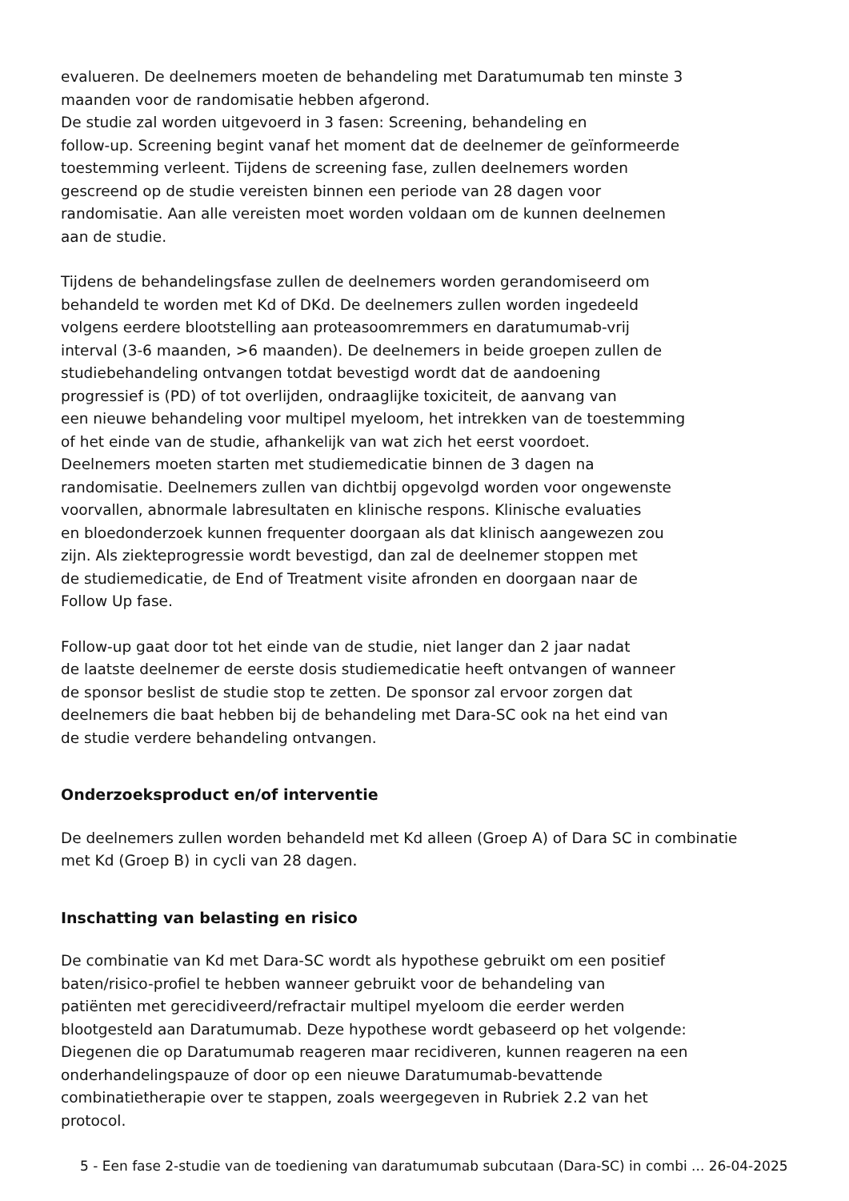evalueren. De deelnemers moeten de behandeling met Daratumumab ten minste 3
maanden voor de randomisatie hebben afgerond.
De studie zal worden uitgevoerd in 3 fasen: Screening, behandeling en
follow-up. Screening begint vanaf het moment dat de deelnemer de geïnformeerde
toestemming verleent. Tijdens de screening fase, zullen deelnemers worden
gescreend op de studie vereisten binnen een periode van 28 dagen voor
randomisatie. Aan alle vereisten moet worden voldaan om de kunnen deelnemen
aan de studie.
Tijdens de behandelingsfase zullen de deelnemers worden gerandomiseerd om
behandeld te worden met Kd of DKd. De deelnemers zullen worden ingedeeld
volgens eerdere blootstelling aan proteasoomremmers en daratumumab-vrij
interval (3-6 maanden, >6 maanden). De deelnemers in beide groepen zullen de
studiebehandeling ontvangen totdat bevestigd wordt dat de aandoening
progressief is (PD) of tot overlijden, ondraaglijke toxiciteit, de aanvang van
een nieuwe behandeling voor multipel myeloom, het intrekken van de toestemming
of het einde van de studie, afhankelijk van wat zich het eerst voordoet.
Deelnemers moeten starten met studiemedicatie binnen de 3 dagen na
randomisatie. Deelnemers zullen van dichtbij opgevolgd worden voor ongewenste
voorvallen, abnormale labresultaten en klinische respons. Klinische evaluaties
en bloedonderzoek kunnen frequenter doorgaan als dat klinisch aangewezen zou
zijn. Als ziekteprogressie wordt bevestigd, dan zal de deelnemer stoppen met
de studiemedicatie, de End of Treatment visite afronden en doorgaan naar de
Follow Up fase.
Follow-up gaat door tot het einde van de studie, niet langer dan 2 jaar nadat
de laatste deelnemer de eerste dosis studiemedicatie heeft ontvangen of wanneer
de sponsor beslist de studie stop te zetten. De sponsor zal ervoor zorgen dat
deelnemers die baat hebben bij de behandeling met Dara-SC ook na het eind van
de studie verdere behandeling ontvangen.
Onderzoeksproduct en/of interventie
De deelnemers zullen worden behandeld met Kd alleen (Groep A) of Dara SC in combinatie
met Kd (Groep B) in cycli van 28 dagen.
Inschatting van belasting en risico
De combinatie van Kd met Dara-SC wordt als hypothese gebruikt om een positief
baten/risico-profiel te hebben wanneer gebruikt voor de behandeling van
patiënten met gerecidiveerd/refractair multipel myeloom die eerder werden
blootgesteld aan Daratumumab. Deze hypothese wordt gebaseerd op het volgende:
Diegenen die op Daratumumab reageren maar recidiveren, kunnen reageren na een
onderhandelingspauze of door op een nieuwe Daratumumab-bevattende
combinatietherapie over te stappen, zoals weergegeven in Rubriek 2.2 van het
protocol.
5 - Een fase 2-studie van de toediening van daratumumab subcutaan (Dara-SC) in combi ... 26-04-2025